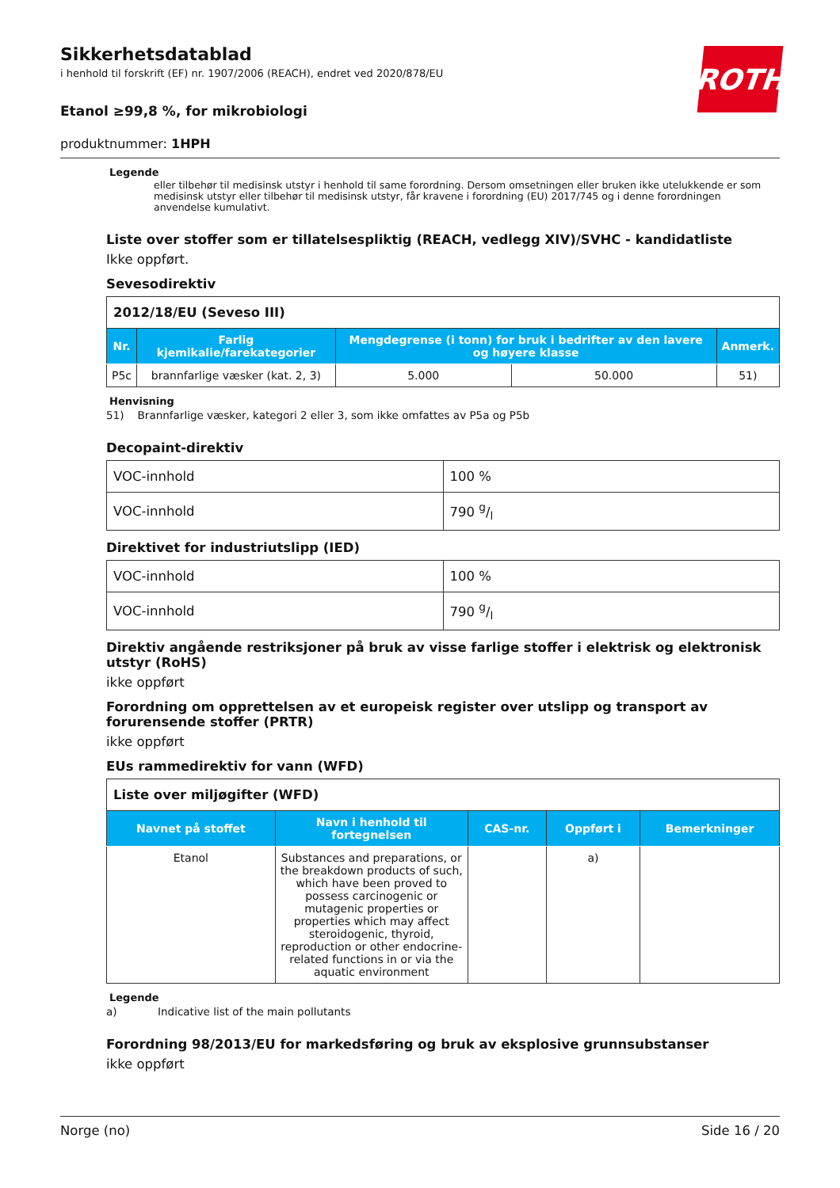ROTH
Sikkerhetsdatablad
i henhold til forskrift (EF) nr. 1907/2006 (REACH), endret ved 2020/878/EU
Etanol ≥99,8 %, for mikrobiologi
produktnummer: 1HPH
Legende
eller tilbehør til medisinsk utstyr i henhold til same forordning. Dersom omsetningen eller bruken ikke utelukkende er som medisinsk utstyr eller tilbehør til medisinsk utstyr, får kravene i forordning (EU) 2017/745 og i denne forordningen anvendelse kumulativt.
Liste over stoffer som er tillatelsespliktig (REACH, vedlegg XIV)/SVHC - kandidatliste
Ikke oppført.
Sevesodirektiv
| 2012/18/EU (Seveso III) | | | | |
| Nr. | Farlig kjemikalie/farekategorier | Mengdegrense (i tonn) for bruk i bedrifter av den lavere og høyere klasse | | Anmerk. |
| P5c | brannfarlige væsker (kat. 2, 3) | 5.000 | 50.000 | 51) |
Henvisning
51) Brannfarlige væsker, kategori 2 eller 3, som ikke omfattes av P5a og P5b
Decopaint-direktiv
| VOC-innhold | 100 % |
| VOC-innhold | 790 g/l |
Direktivet for industriutslipp (IED)
| VOC-innhold | 100 % |
| VOC-innhold | 790 g/l |
Direktiv angående restriksjoner på bruk av visse farlige stoffer i elektrisk og elektronisk utstyr (RoHS)
ikke oppført
Forordning om opprettelsen av et europeisk register over utslipp og transport av forurensende stoffer (PRTR)
ikke oppført
EUs rammedirektiv for vann (WFD)
| Liste over miljøgifter (WFD) | | | | |
| Navnet på stoffet | Navn i henhold til fortegnelsen | CAS-nr. | Oppført i | Bemerkninger |
| Etanol | Substances and preparations, or the breakdown products of such, which have been proved to possess carcinogenic or mutagenic properties or properties which may affect steroidogenic, thyroid, reproduction or other endocrine-related functions in or via the aquatic environment | | a) | |
Legende
a) Indicative list of the main pollutants
Forordning 98/2013/EU for markedsføring og bruk av eksplosive grunnsubstanser
ikke oppført
Norge (no) Side 16 / 20